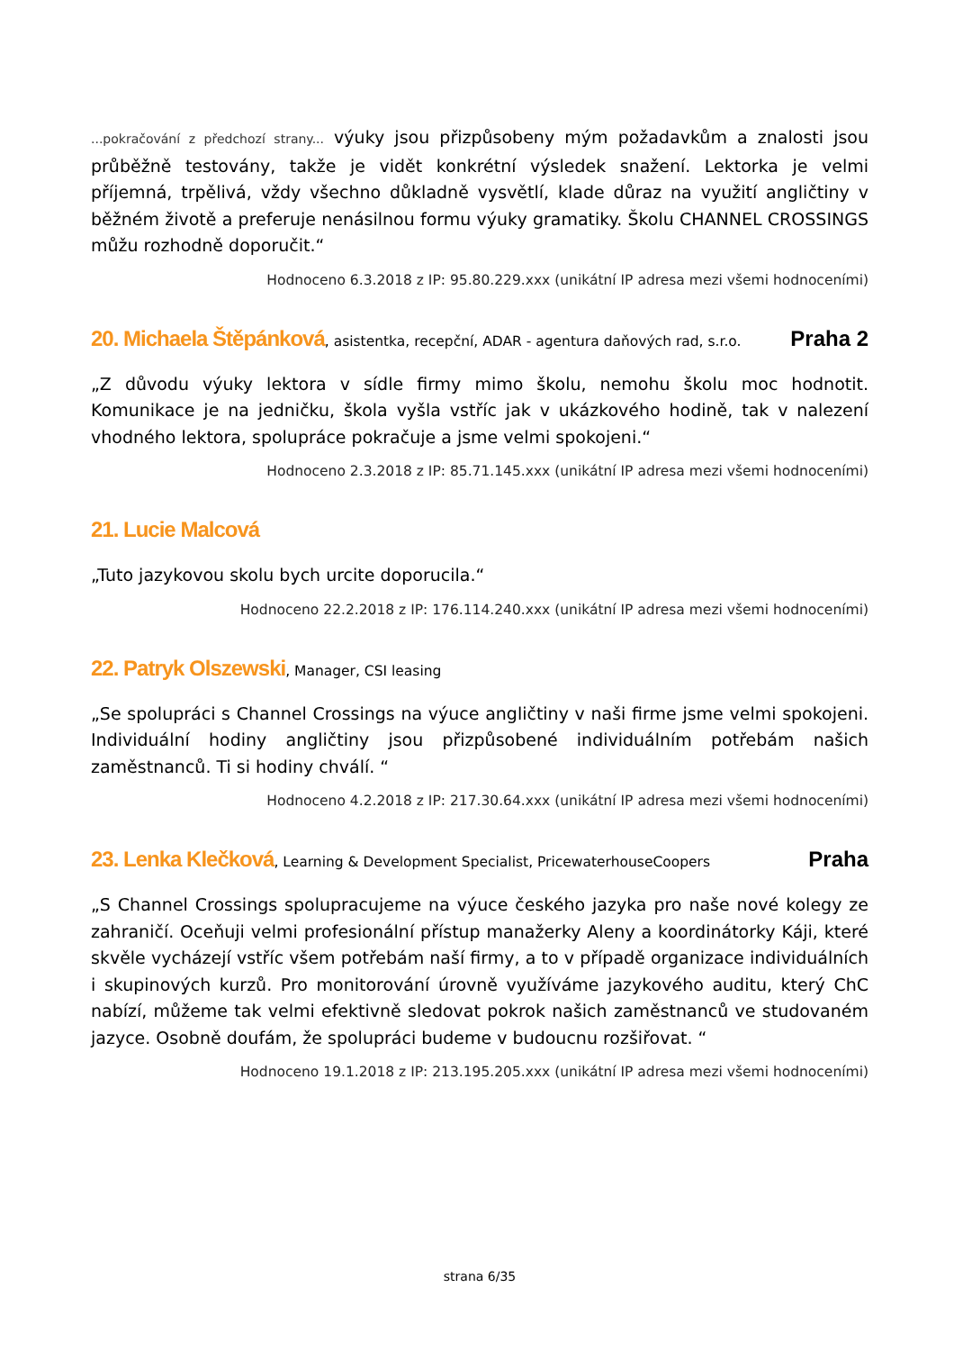...pokračování z předchozí strany... výuky jsou přizpůsobeny mým požadavkům a znalosti jsou průběžně testovány, takže je vidět konkrétní výsledek snažení. Lektorka je velmi příjemná, trpělivá, vždy všechno důkladně vysvětlí, klade důraz na využití angličtiny v běžném životě a preferuje nenásilnou formu výuky gramatiky. Školu CHANNEL CROSSINGS můžu rozhodně doporučit.“
Hodnoceno 6.3.2018 z IP: 95.80.229.xxx (unikátní IP adresa mezi všemi hodnoceními)
20. Michaela Štěpánková, asistentka, recepční, ADAR - agentura daňových rad, s.r.o. Praha 2
„Z důvodu výuky lektora v sídle firmy mimo školu, nemohu školu moc hodnotit. Komunikace je na jedničku, škola vyšla vstříc jak v ukázkového hodině, tak v nalezení vhodného lektora, spolupráce pokračuje a jsme velmi spokojeni.“
Hodnoceno 2.3.2018 z IP: 85.71.145.xxx (unikátní IP adresa mezi všemi hodnoceními)
21. Lucie Malcová
„Tuto jazykovou skolu bych urcite doporucila.“
Hodnoceno 22.2.2018 z IP: 176.114.240.xxx (unikátní IP adresa mezi všemi hodnoceními)
22. Patryk Olszewski, Manager, CSI leasing
„Se spolupráci s Channel Crossings na výuce angličtiny v naši firme jsme velmi spokojeni. Individuální hodiny angličtiny jsou přizpůsobené individuálním potřebám našich zaměstnanců. Ti si hodiny chválí. “
Hodnoceno 4.2.2018 z IP: 217.30.64.xxx (unikátní IP adresa mezi všemi hodnoceními)
23. Lenka Klečková, Learning & Development Specialist, PricewaterhouseCoopers Praha
„S Channel Crossings spolupracujeme na výuce českého jazyka pro naše nové kolegy ze zahraničí. Oceňuji velmi profesionální přístup manažerky Aleny a koordinátorky Káji, které skvěle vycházejí vstříc všem potřebám naší firmy, a to v případě organizace individuálních i skupinových kurzů. Pro monitorování úrovně využíváme jazykového auditu, který ChC nabízí, můžeme tak velmi efektivně sledovat pokrok našich zaměstnanců ve studovaném jazyce. Osobně doufám, že spolupráci budeme v budoucnu rozšiřovat. “
Hodnoceno 19.1.2018 z IP: 213.195.205.xxx (unikátní IP adresa mezi všemi hodnoceními)
strana 6/35